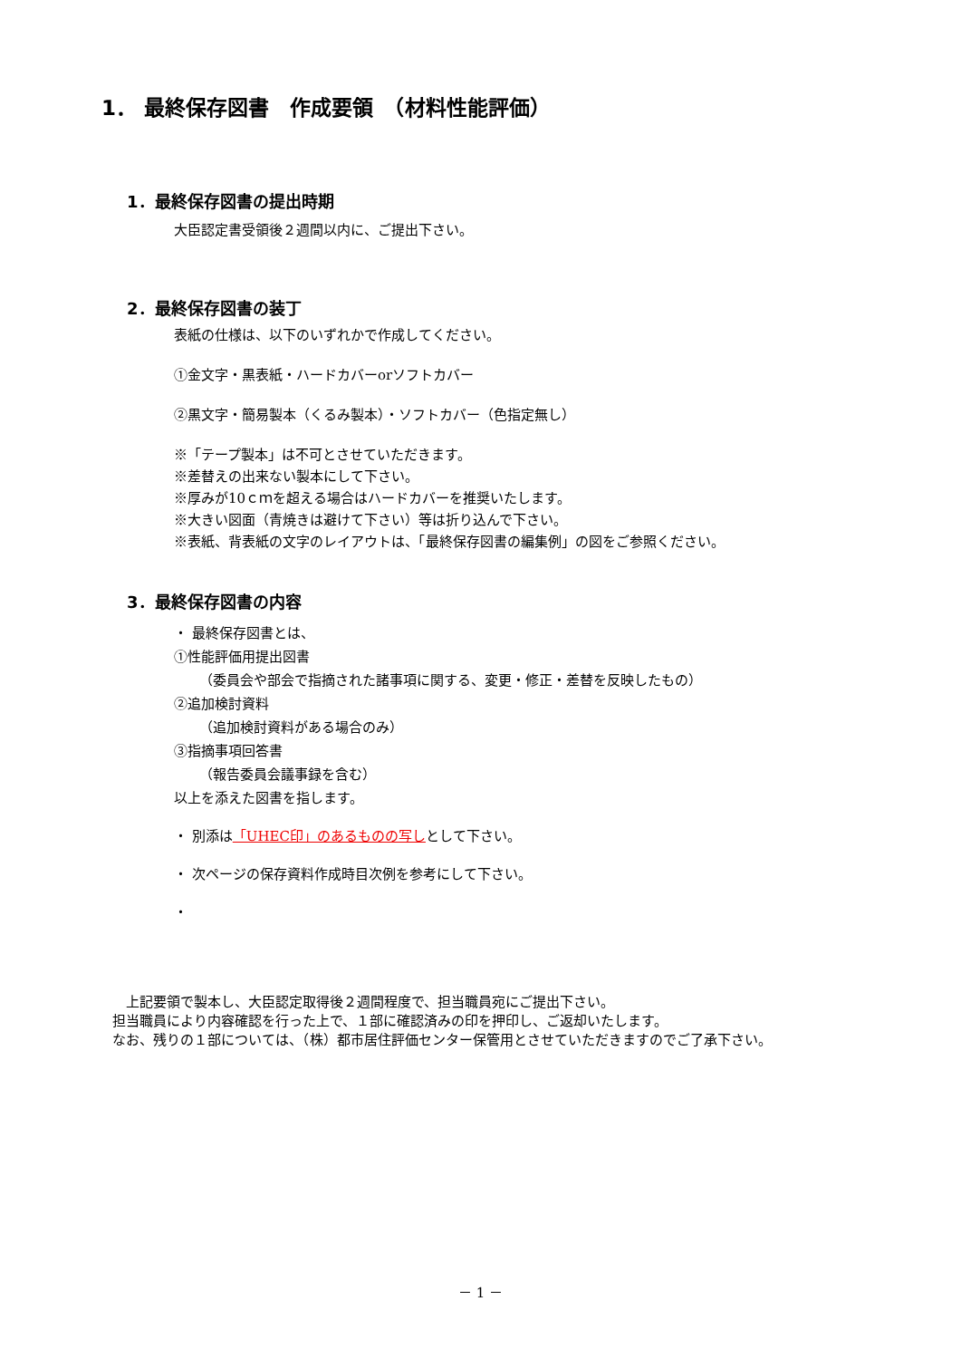1． 最終保存図書　作成要領　（材料性能評価）
1．最終保存図書の提出時期
大臣認定書受領後２週間以内に、ご提出下さい。
2．最終保存図書の装丁
表紙の仕様は、以下のいずれかで作成してください。
①金文字・黒表紙・ハードカバーorソフトカバー
②黒文字・簡易製本（くるみ製本）・ソフトカバー（色指定無し）
※「テープ製本」は不可とさせていただきます。
※差替えの出来ない製本にして下さい。
※厚みが10ｃｍを超える場合はハードカバーを推奨いたします。
※大きい図面（青焼きは避けて下さい）等は折り込んで下さい。
※表紙、背表紙の文字のレイアウトは、「最終保存図書の編集例」の図をご参照ください。
3．最終保存図書の内容
・ 最終保存図書とは、
①性能評価用提出図書
（委員会や部会で指摘された諸事項に関する、変更・修正・差替を反映したもの）
②追加検討資料
（追加検討資料がある場合のみ）
③指摘事項回答書
（報告委員会議事録を含む）
以上を添えた図書を指します。
・ 別添は「UHEC印」のあるものの写しとして下さい。
・ 次ページの保存資料作成時目次例を参考にして下さい。
・
　上記要領で製本し、大臣認定取得後２週間程度で、担当職員宛にご提出下さい。
担当職員により内容確認を行った上で、１部に確認済みの印を押印し、ご返却いたします。
なお、残りの１部については、（株）都市居住評価センター保管用とさせていただきますのでご了承下さい。
－ 1 －